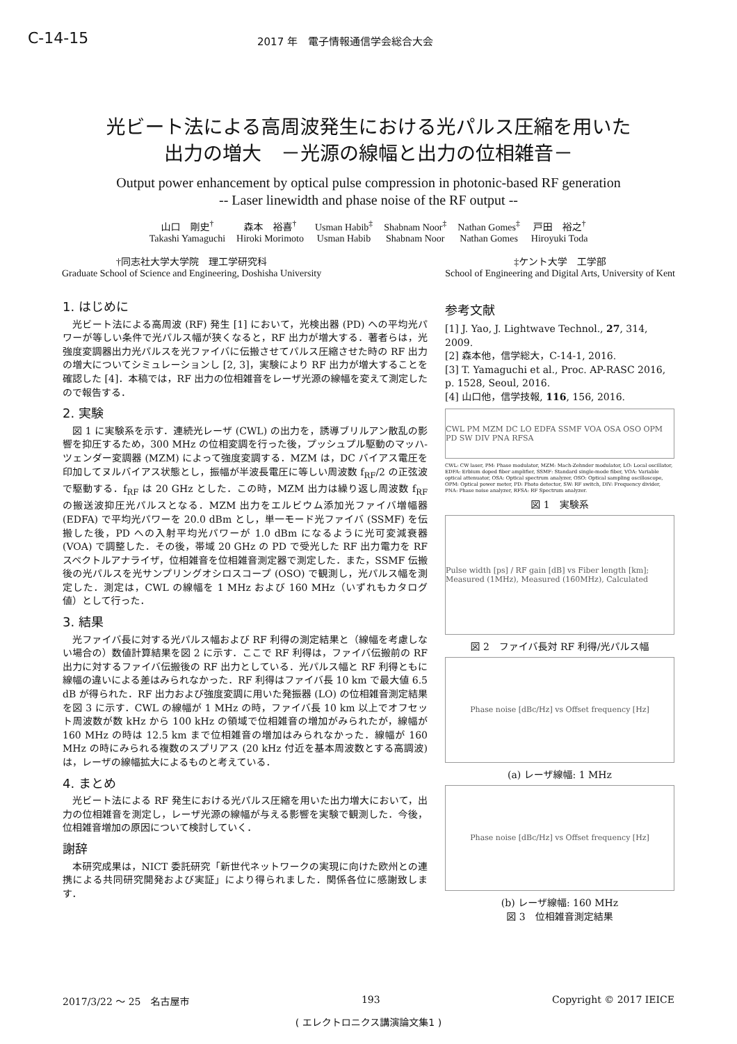C-14-15
2017 年　電子情報通信学会総合大会
光ビート法による高周波発生における光パルス圧縮を用いた
出力の増大　－光源の線幅と出力の位相雑音－
Output power enhancement by optical pulse compression in photonic-based RF generation
-- Laser linewidth and phase noise of the RF output --
山口　剛史<sup>†</sup>
Takashi Yamaguchi
森本　裕喜<sup>†</sup>
Hiroki Morimoto
Usman Habib<sup>‡</sup>
Usman Habib
Shabnam Noor<sup>‡</sup>
Shabnam Noor
Nathan Gomes<sup>‡</sup>
Nathan Gomes
戸田　裕之<sup>†</sup>
Hiroyuki Toda
†同志社大学大学院　理工学研究科
Graduate School of Science and Engineering, Doshisha University
‡ケント大学　工学部
School of Engineering and Digital Arts, University of Kent
1. はじめに
光ビート法による高周波 (RF) 発生 [1] において，光検出器 (PD) への平均光パワーが等しい条件で光パルス幅が狭くなると，RF 出力が増大する．著者らは，光強度変調器出力光パルスを光ファイバに伝搬させてパルス圧縮させた時の RF 出力の増大についてシミュレーションし [2, 3]，実験により RF 出力が増大することを確認した [4]．本稿では，RF 出力の位相雑音をレーザ光源の線幅を変えて測定したので報告する．
2. 実験
図 1 に実験系を示す．連続光レーザ (CWL) の出力を，誘導ブリルアン散乱の影響を抑圧するため，300 MHz の位相変調を行った後，プッシュプル駆動のマッハ-ツェンダー変調器 (MZM) によって強度変調する．MZM は，DC バイアス電圧を印加してヌルバイアス状態とし，振幅が半波長電圧に等しい周波数 f<sub>RF</sub>/2 の正弦波で駆動する．f<sub>RF</sub> は 20 GHz とした．この時，MZM 出力は繰り返し周波数 f<sub>RF</sub> の搬送波抑圧光パルスとなる．MZM 出力をエルビウム添加光ファイバ増幅器 (EDFA) で平均光パワーを 20.0 dBm とし，単一モード光ファイバ (SSMF) を伝搬した後，PD への入射平均光パワーが 1.0 dBm になるように光可変減衰器 (VOA) で調整した．その後，帯域 20 GHz の PD で受光した RF 出力電力を RF スペクトルアナライザ，位相雑音を位相雑音測定器で測定した．また，SSMF 伝搬後の光パルスを光サンプリングオシロスコープ (OSO) で観測し，光パルス幅を測定した．測定は，CWL の線幅を 1 MHz および 160 MHz（いずれもカタログ値）として行った．
3. 結果
光ファイバ長に対する光パルス幅および RF 利得の測定結果と（線幅を考慮しない場合の）数値計算結果を図 2 に示す．ここで RF 利得は，ファイバ伝搬前の RF 出力に対するファイバ伝搬後の RF 出力としている．光パルス幅と RF 利得ともに線幅の違いによる差はみられなかった．RF 利得はファイバ長 10 km で最大値 6.5 dB が得られた．RF 出力および強度変調に用いた発振器 (LO) の位相雑音測定結果を図 3 に示す．CWL の線幅が 1 MHz の時，ファイバ長 10 km 以上でオフセット周波数が数 kHz から 100 kHz の領域で位相雑音の増加がみられたが，線幅が 160 MHz の時は 12.5 km まで位相雑音の増加はみられなかった．線幅が 160 MHz の時にみられる複数のスプリアス (20 kHz 付近を基本周波数とする高調波) は，レーザの線幅拡大によるものと考えている．
4. まとめ
光ビート法による RF 発生における光パルス圧縮を用いた出力増大において，出力の位相雑音を測定し，レーザ光源の線幅が与える影響を実験で観測した．今後，位相雑音増加の原因について検討していく．
謝辞
本研究成果は，NICT 委託研究「新世代ネットワークの実現に向けた欧州との連携による共同研究開発および実証」により得られました．関係各位に感謝致します．
参考文献
[1] J. Yao, J. Lightwave Technol., 27, 314, 2009.
[2] 森本他，信学総大，C-14-1, 2016.
[3] T. Yamaguchi et al., Proc. AP-RASC 2016, p. 1528, Seoul, 2016.
[4] 山口他，信学技報, 116, 156, 2016.
CWL PM MZM DC LO EDFA SSMF VOA OSA OSO OPM PD SW DIV PNA RFSA
CWL: CW laser, PM: Phase modulator, MZM: Mach-Zehnder modulator, LO: Local oscillator, EDFA: Erbium doped fiber amplifier, SSMF: Standard single-mode fiber, VOA: Variable optical attenuator, OSA: Optical spectrum analyzer, OSO: Optical sampling oscilloscope, OPM: Optical power meter, PD: Photo detector, SW: RF switch, DIV: Frequency divider, PNA: Phase noise analyzer, RFSA: RF Spectrum analyzer.
図 1　実験系
Pulse width [ps] / RF gain [dB] vs Fiber length [km]; Measured (1MHz), Measured (160MHz), Calculated
図 2　ファイバ長対 RF 利得/光パルス幅
Phase noise [dBc/Hz] vs Offset frequency [Hz]
(a) レーザ線幅: 1 MHz
Phase noise [dBc/Hz] vs Offset frequency [Hz]
(b) レーザ線幅: 160 MHz
図 3　位相雑音測定結果
2017/3/22 ～ 25　名古屋市 193 Copyright © 2017 IEICE
( エレクトロニクス講演論文集1 )